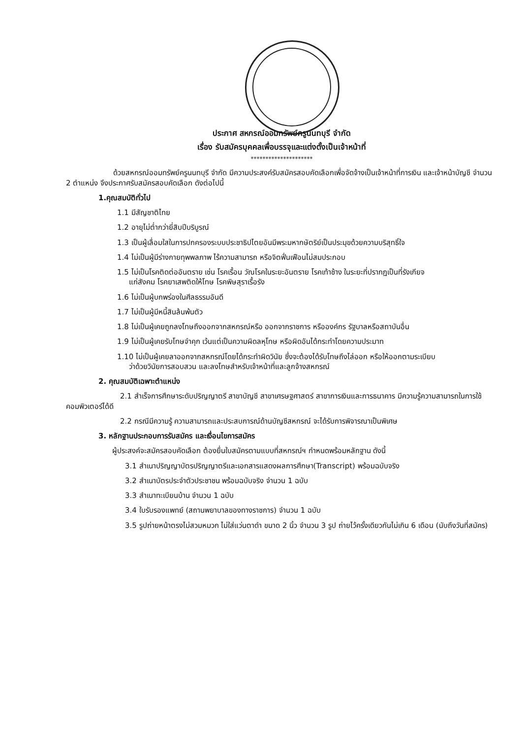ประกาศ สหกรณ์ออมทรัพย์ครูนนทบุรี จำกัด
เรื่อง รับสมัครบุคคลเพื่อบรรจุและแต่งตั้งเป็นเจ้าหน้าที่
*********************
ด้วยสหกรณ์ออมทรัพย์ครูนนทบุรี จำกัด มีความประสงค์รับสมัครสอบคัดเลือกเพื่อจัดจ้างเป็นเจ้าหน้าที่การเงิน และเจ้าหน้าบัญชี จำนวน 2 ตำแหน่ง จึงประกาศรับสมัครสอบคัดเลือก ดังต่อไปนี้
1.คุณสมบัติทั่วไป
1.1 มีสัญชาติไทย
1.2 อายุไม่ต่ำกว่ายี่สิบปีบริบูรณ์
1.3 เป็นผู้เลื่อมใสในการปกครองระบบประชาธิปไตยอันมีพระมหากษัตริย์เป็นประมุขด้วยความบริสุทธิ์ใจ
1.4 ไม่เป็นผู้มีร่างกายทุพพลภาพ ไร้ความสามารถ หรือจิตฟั่นเฟือนไม่สมประกอบ
1.5 ไม่เป็นโรคติดต่ออันตราย เช่น โรคเรื้อน วัณโรคในระยะอันตราย โรคเท้าช้าง ในระยะที่ปรากฏเป็นที่รังเกียจ
แก่สังคม โรคยาเสพติดให้โทษ โรคพิษสุราเรื้อรัง
1.6 ไม่เป็นผู้บกพร่องในศีลธรรมอันดี
1.7 ไม่เป็นผู้มีหนี้สินล้นพ้นตัว
1.8 ไม่เป็นผู้เคยถูกลงโทษถึงออกจากสหกรณ์หรือ ออกจากราชการ หรือองค์กร รัฐบาลหรือสถาบันอื่น
1.9 ไม่เป็นผู้เคยรับโทษจำคุก เว้นแต่เป็นความผิดลหุโทษ หรือผิดอันได้กระทำโดยความประมาท
1.10 ไม่เป็นผู้เคยลาออกจากสหกรณ์โดยได้กระทำผิดวินัย ซึ่งจะต้องได้รับโทษถึงไล่ออก หรือให้ออกตามระเบียบ
ว่าด้วยวินัยการสอบสวน และลงโทษสำหรับเจ้าหน้าที่และลูกจ้างสหกรณ์
2. คุณสมบัติเฉพาะตำแหน่ง
2.1 สำเร็จการศึกษาระดับปริญญาตรี สาขาบัญชี สาขาเศรษฐศาสตร์ สาขาการเงินและการธนาคาร มีความรู้ความสามารถในการใช้คอมพิวเตอร์ได้ดี
2.2 กรณีมีความรู้ ความสามารถและประสบการณ์ด้านบัญชีสหกรณ์ จะได้รับการพิจารณาเป็นพิเศษ
3. หลักฐานประกอบการรับสมัคร และเงื่อนไขการสมัคร
ผู้ประสงค์จะสมัครสอบคัดเลือก ต้องยื่นใบสมัครตามแบบที่สหกรณ์ฯ กำหนดพร้อมหลักฐาน ดังนี้
3.1 สำเนาปริญญาบัตรปริญญาตรีและเอกสารแสดงผลการศึกษา(Transcript) พร้อมฉบับจริง
3.2 สำเนาบัตรประจำตัวประชาชน พร้อมฉบับจริง จำนวน 1 ฉบับ
3.3 สำเนาทะเบียนบ้าน จำนวน 1 ฉบับ
3.4 ใบรับรองแพทย์ (สถานพยาบาลของทางราชการ) จำนวน 1 ฉบับ
3.5 รูปถ่ายหน้าตรงไม่สวมหมวก ไม่ใส่แว่นตาดำ ขนาด 2 นิ้ว จำนวน 3 รูป ถ่ายไว้ครั้งเดียวกันไม่เกิน 6 เดือน (นับถึงวันที่สมัคร)